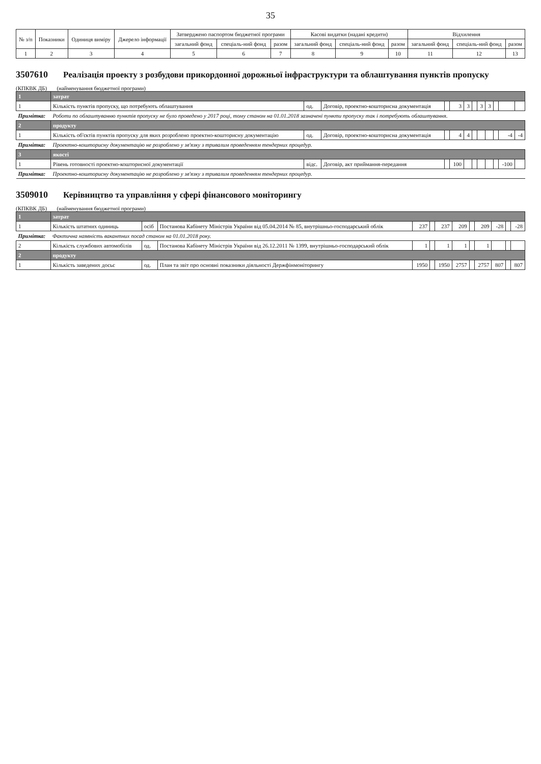35
| № з/п | Показники | Одиниця виміру | Джерело інформації | Затверджено паспортом бюджетної програми | | | Касові видатки (надані кредити) | | | Відхилення | | |
| --- | --- | --- | --- | --- | --- | --- | --- | --- | --- | --- | --- | --- |
| | | | | загальний фонд | спеціаль-ний фонд | разом | загальний фонд | спеціаль-ний фонд | разом | загальний фонд | спеціаль-ний фонд | разом |
| 1 | 2 | 3 | 4 | 5 | 6 | 7 | 8 | 9 | 10 | 11 | 12 | 13 |
3507610
Реалізація проекту з розбудови прикордонної дорожньої інфраструктури та облаштування пунктів пропуску
(КПКВК ДБ) (найменування бюджетної програми)
| 1 | затрат | | | | | | | | | | | |
| 1 | Кількість пунктів пропуску, що потребують облаштування | од. | Договір, проектно-кошторисна документація | | 3 | 3 | | 3 | 3 | | | |
| Примітка: | Роботи по облаштуванню пунктів пропуску не було проведено у 2017 році, тому станом на 01.01.2018 зазначені пункти пропуску так і потребують облаштування. | | | | | | | | | | | |
| 2 | продукту | | | | | | | | | | | |
| 1 | Кількість об'єктів пунктів пропуску для яких розроблено проектно-кошторисну документацію | од. | Договір, проектно-кошторисна документація | | 4 | 4 | | | | | -4 | -4 |
| Примітка: | Проектно-кошторисну документацію не розроблено у зв'язку з тривалим проведенням тендерних процедур. | | | | | | | | | | | |
| 3 | якості | | | | | | | | | | | |
| 1 | Рівень готовності проектно-кошторисної документації | відс. | Договір, акт приймання-передання | | 100 | | | | | | -100 | |
| Примітка: | Проектно-кошторисну документацію не розроблено у зв'язку з тривалим проведенням тендерних процедур. | | | | | | | | | | | |
3509010
Керівництво та управління у сфері фінансового моніторингу
(КПКВК ДБ) (найменування бюджетної програми)
| 1 | затрат | | | | | | | | | | | |
| 1 | Кількість штатних одиниць | осіб | Постанова Кабінету Міністрів України від 05.04.2014 № 85, внутрішньо-господарський облік | 237 | | 237 | 209 | | 209 | -28 | | -28 |
| Примітка: | Фактична наявність вакантних посад станом на 01.01.2018 року. | | | | | | | | | | | |
| 2 | Кількість службових автомобілів | од. | Постанова Кабінету Міністрів України від 26.12.2011 № 1399, внутрішньо-господарський облік | 1 | | 1 | 1 | | 1 | | | |
| 2 | продукту | | | | | | | | | | | |
| 1 | Кількість заведених досьє | од. | План та звіт про основні показники діяльності Держфінмоніторингу | 1950 | | 1950 | 2757 | | 2757 | 807 | | 807 |